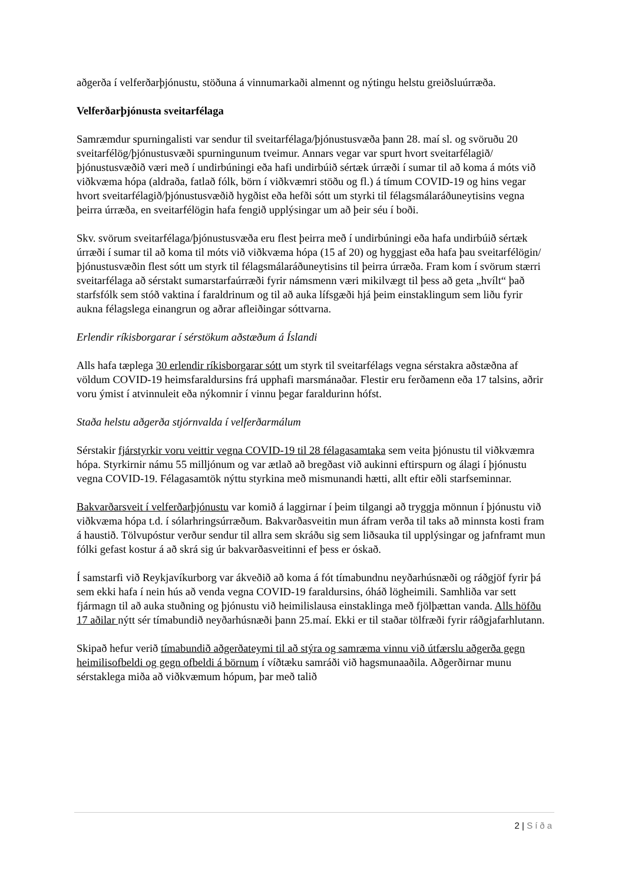aðgerða í velferðarþjónustu, stöðuna á vinnumarkaði almennt og nýtingu helstu greiðsluúrræða.
Velferðarþjónusta sveitarfélaga
Samræmdur spurningalisti var sendur til sveitarfélaga/þjónustusvæða þann 28. maí sl. og svöruðu 20 sveitarfélög/þjónustusvæði spurningunum tveimur. Annars vegar var spurt hvort sveitarfélagið/þjónustusvæðið væri með í undirbúningi eða hafi undirbúið sértæk úrræði í sumar til að koma á móts við viðkvæma hópa (aldraða, fatlað fólk, börn í viðkvæmri stöðu og fl.) á tímum COVID-19 og hins vegar hvort sveitarfélagið/þjónustusvæðið hygðist eða hefði sótt um styrki til félagsmálaráðuneytisins vegna þeirra úrræða, en sveitarfélögin hafa fengið upplýsingar um að þeir séu í boði.
Skv. svörum sveitarfélaga/þjónustusvæða eru flest þeirra með í undirbúningi eða hafa undirbúið sértæk úrræði í sumar til að koma til móts við viðkvæma hópa (15 af 20) og hyggjast eða hafa þau sveitarfélögin/þjónustusvæðin flest sótt um styrk til félagsmálaráðuneytisins til þeirra úrræða. Fram kom í svörum stærri sveitarfélaga að sérstakt sumarstarfaúrræði fyrir námsmenn væri mikilvægt til þess að geta „hvílt“ það starfsfólk sem stóð vaktina í faraldrinum og til að auka lífsgæði hjá þeim einstaklingum sem liðu fyrir aukna félagslega einangrun og aðrar afleiðingar sóttvarna.
Erlendir ríkisborgarar í sérstökum aðstæðum á Íslandi
Alls hafa tæplega 30 erlendir ríkisborgarar sótt um styrk til sveitarfélags vegna sérstakra aðstæðna af völdum COVID-19 heimsfaraldursins frá upphafi marsmánaðar. Flestir eru ferðamenn eða 17 talsins, aðrir voru ýmist í atvinnuleit eða nýkomnir í vinnu þegar faraldurinn hófst.
Staða helstu aðgerða stjórnvalda í velferðarmálum
Sérstakir fjárstyrkir voru veittir vegna COVID-19 til 28 félagasamtaka sem veita þjónustu til viðkvæmra hópa. Styrkirnir námu 55 milljónum og var ætlað að bregðast við aukinni eftirspurn og álagi í þjónustu vegna COVID-19. Félagasamtök nýttu styrkina með mismunandi hætti, allt eftir eðli starfseminnar.
Bakvarðarsveit í velferðarþjónustu var komið á laggirnar í þeim tilgangi að tryggja mönnun í þjónustu við viðkvæma hópa t.d. í sólarhringsúrræðum. Bakvarðasveitin mun áfram verða til taks að minnsta kosti fram á haustið. Tölvupóstur verður sendur til allra sem skráðu sig sem liðsauka til upplýsingar og jafnframt mun fólki gefast kostur á að skrá sig úr bakvarðasveitinni ef þess er óskað.
Í samstarfi við Reykjavíkurborg var ákveðið að koma á fót tímabundnu neyðarhúsnæði og ráðgjöf fyrir þá sem ekki hafa í nein hús að venda vegna COVID-19 faraldursins, óháð lögheimili. Samhliða var sett fjármagn til að auka stuðning og þjónustu við heimilislausa einstaklinga með fjölþættan vanda. Alls höfðu 17 aðilar nýtt sér tímabundið neyðarhúsnæði þann 25.maí. Ekki er til staðar tölfræði fyrir ráðgjafarhlutann.
Skipað hefur verið tímabundið aðgerðateymi til að stýra og samræma vinnu við útfærslu aðgerða gegn heimilisofbeldi og gegn ofbeldi á börnum í víðtæku samráði við hagsmunaaðila. Aðgerðirnar munu sérstaklega miða að viðkvæmum hópum, þar með talið
2 | Síða